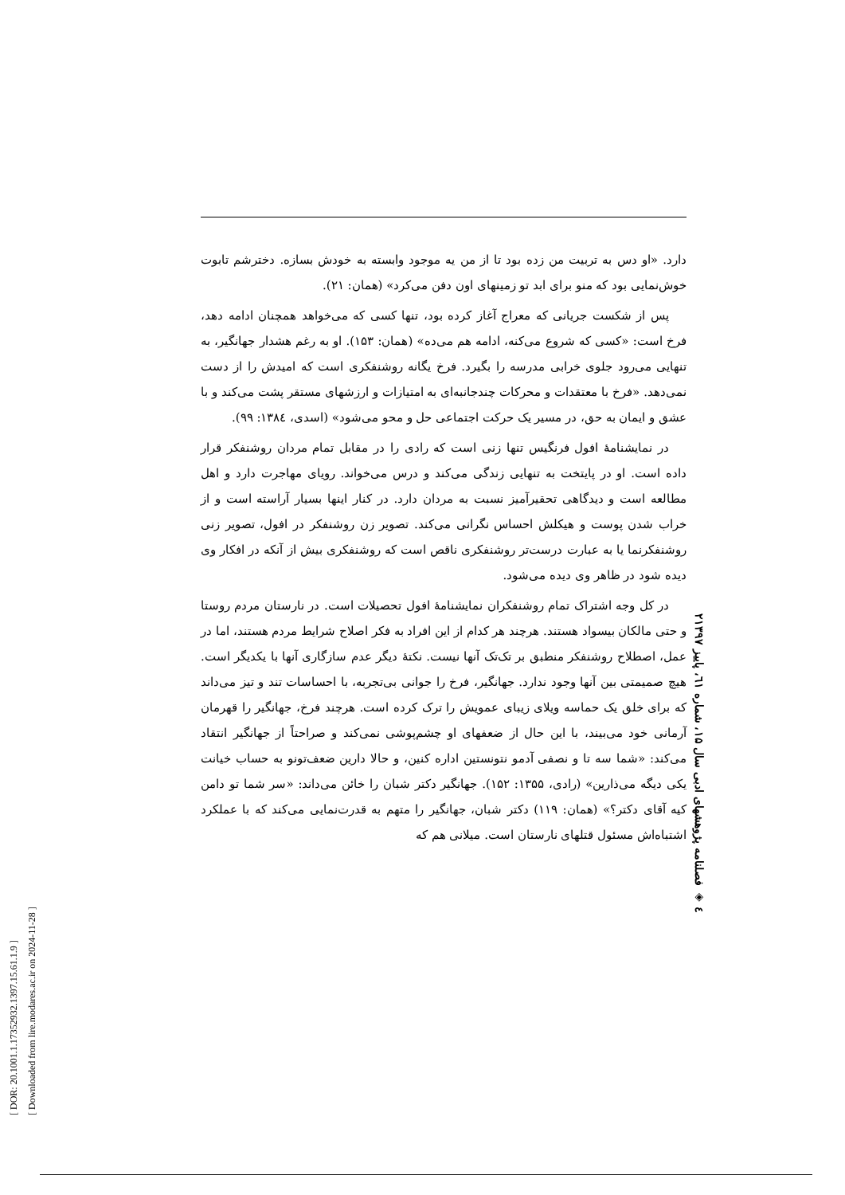دارد. «او دس به تربیت من زده بود تا از من یه موجود وابسته به خودش بسازه. دخترشم تابوت خوش‌نمایی بود که منو برای ابد تو زمینهای اون دفن می‌کرد» (همان: ۲۱).
پس از شکست جریانی که معراج آغاز کرده بود، تنها کسی که می‌خواهد همچنان ادامه دهد، فرخ است: «کسی که شروع می‌کنه، ادامه هم می‌ده» (همان: ۱۵۳). او به رغم هشدار جهانگیر، به تنهایی می‌رود جلوی خرابی مدرسه را بگیرد. فرخ یگانه روشنفکری است که امیدش را از دست نمی‌دهد. «فرخ با معتقدات و محرکات چندجانبه‌ای به امتیازات و ارزشهای مستقر پشت می‌کند و با عشق و ایمان به حق، در مسیر یک حرکت اجتماعی حل و محو می‌شود» (اسدی، ۱۳۸٤: ۹۹).
در نمایشنامهٔ افول فرنگیس تنها زنی است که رادی را در مقابل تمام مردان روشنفکر قرار داده است. او در پایتخت به تنهایی زندگی می‌کند و درس می‌خواند. رویای مهاجرت دارد و اهل مطالعه است و دیدگاهی تحقیرآمیز نسبت به مردان دارد. در کنار اینها بسیار آراسته است و از خراب شدن پوست و هیکلش احساس نگرانی می‌کند. تصویر زن روشنفکر در افول، تصویر زنی روشنفکرنما یا به عبارت درست‌تر روشنفکری ناقص است که روشنفکری بیش از آنکه در افکار وی دیده شود در ظاهر وی دیده می‌شود.
در کل وجه اشتراک تمام روشنفکران نمایشنامهٔ افول تحصیلات است. در نارستان مردم روستا و حتی مالکان بیسواد هستند. هرچند هر کدام از این افراد به فکر اصلاح شرایط مردم هستند، اما در عمل، اصطلاح روشنفکر منطبق بر تک‌تک آنها نیست. نکتهٔ دیگر عدم سازگاری آنها با یکدیگر است. هیچ صمیمتی بین آنها وجود ندارد. جهانگیر، فرخ را جوانی بی‌تجربه، با احساسات تند و تیز می‌داند که برای خلق یک حماسه ویلای زیبای عمویش را ترک کرده است. هرچند فرخ، جهانگیر را قهرمان آرمانی خود می‌بیند، با این حال از ضعفهای او چشم‌پوشی نمی‌کند و صراحتاً از جهانگیر انتقاد می‌کند: «شما سه تا و نصفی آدمو نتونستین اداره کنین، و حالا دارین ضعف‌تونو به حساب خیانت یکی دیگه می‌ذارین» (رادی، ۱۳۵۵: ۱۵۲). جهانگیر دکتر شبان را خائن می‌داند: «سر شما تو دامن کیه آقای دکتر؟» (همان: ۱۱۹) دکتر شبان، جهانگیر را متهم به قدرت‌نمایی می‌کند که با عملکرد اشتباه‌اش مسئول قتلهای نارستان است. میلانی هم که
۲٤ ◈ فصلنامه پژوهشهای ادبی سال ۱۵، شماره ٦۱، پاییز ۱۳۹۷
[ DOR: 20.1001.1.17352932.1397.15.61.1.9 ]
[ Downloaded from lire.modares.ac.ir on 2024-11-28 ]